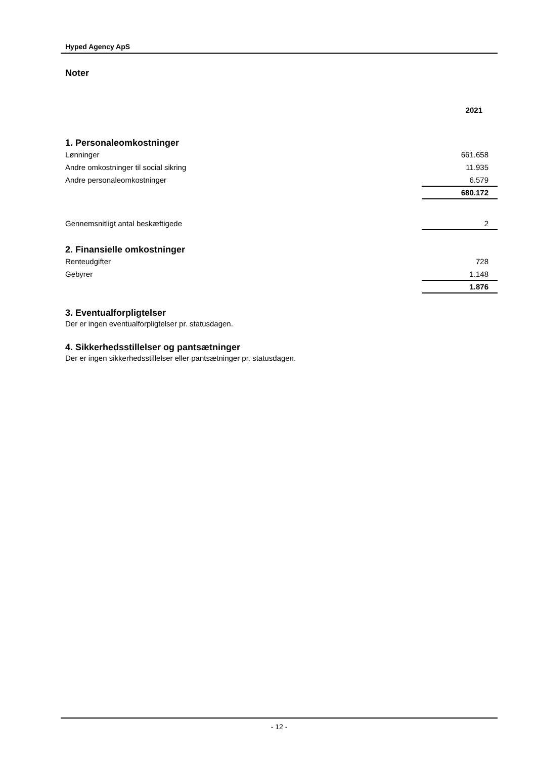Hyped Agency ApS
Noter
| | 2021 |
1. Personaleomkostninger
| Lønninger | 661.658 |
| Andre omkostninger til social sikring | 11.935 |
| Andre personaleomkostninger | 6.579 |
| | 680.172 |
| Gennemsnitligt antal beskæftigede | 2 |
2. Finansielle omkostninger
| Renteudgifter | 728 |
| Gebyrer | 1.148 |
| | 1.876 |
3. Eventualforpligtelser
Der er ingen eventualforpligtelser pr. statusdagen.
4. Sikkerhedsstillelser og pantsætninger
Der er ingen sikkerhedsstillelser eller pantsætninger pr. statusdagen.
- 12 -